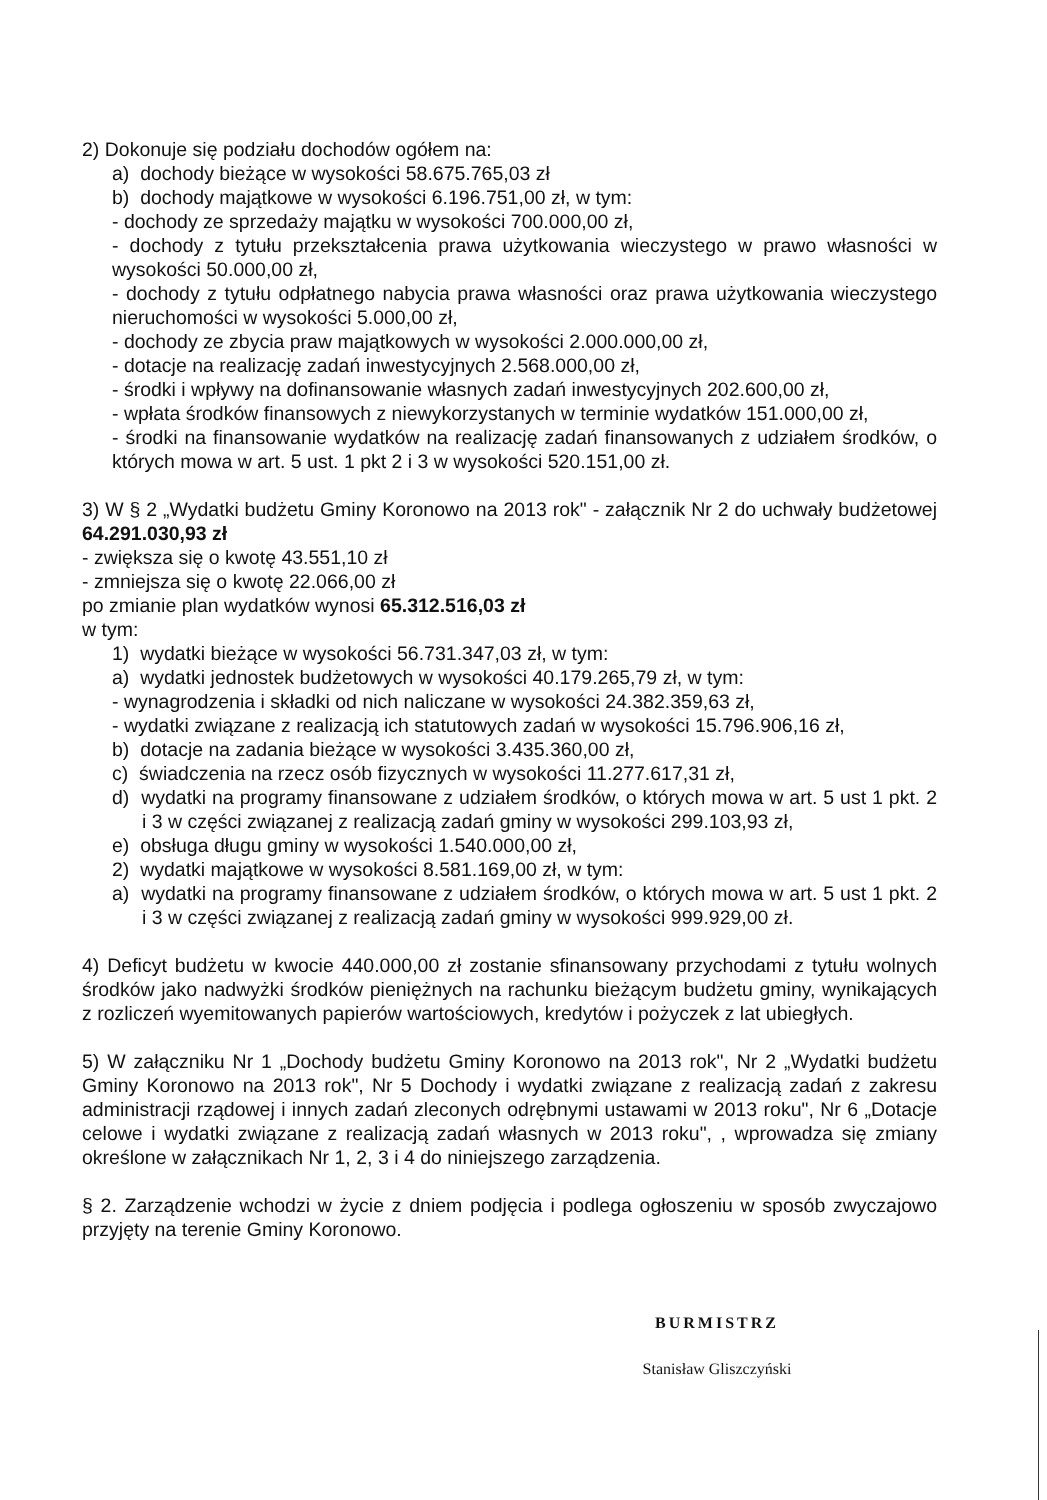2) Dokonuje się podziału dochodów ogółem na:
a) dochody bieżące w wysokości 58.675.765,03 zł
b) dochody majątkowe w wysokości 6.196.751,00 zł, w tym:
- dochody ze sprzedaży majątku w wysokości 700.000,00 zł,
- dochody z tytułu przekształcenia prawa użytkowania wieczystego w prawo własności w wysokości 50.000,00 zł,
- dochody z tytułu odpłatnego nabycia prawa własności oraz prawa użytkowania wieczystego nieruchomości w wysokości 5.000,00 zł,
- dochody ze zbycia praw majątkowych w wysokości 2.000.000,00 zł,
- dotacje na realizację zadań inwestycyjnych 2.568.000,00 zł,
- środki i wpływy na dofinansowanie własnych zadań inwestycyjnych 202.600,00 zł,
- wpłata środków finansowych z niewykorzystanych w terminie wydatków 151.000,00 zł,
- środki na finansowanie wydatków na realizację zadań finansowanych z udziałem środków, o których mowa w art. 5 ust. 1 pkt 2 i 3 w wysokości 520.151,00 zł.
3) W § 2 „Wydatki budżetu Gminy Koronowo na 2013 rok" - załącznik Nr 2 do uchwały budżetowej 64.291.030,93 zł
- zwiększa się o kwotę 43.551,10 zł
- zmniejsza się o kwotę 22.066,00 zł
po zmianie plan wydatków wynosi 65.312.516,03 zł
w tym:
1) wydatki bieżące w wysokości 56.731.347,03 zł, w tym:
a) wydatki jednostek budżetowych w wysokości 40.179.265,79 zł, w tym:
- wynagrodzenia i składki od nich naliczane w wysokości 24.382.359,63 zł,
- wydatki związane z realizacją ich statutowych zadań w wysokości 15.796.906,16 zł,
b) dotacje na zadania bieżące w wysokości 3.435.360,00 zł,
c) świadczenia na rzecz osób fizycznych w wysokości 11.277.617,31 zł,
d) wydatki na programy finansowane z udziałem środków, o których mowa w art. 5 ust 1 pkt. 2 i 3 w części związanej z realizacją zadań gminy w wysokości 299.103,93 zł,
e) obsługa długu gminy w wysokości 1.540.000,00 zł,
2) wydatki majątkowe w wysokości 8.581.169,00 zł, w tym:
a) wydatki na programy finansowane z udziałem środków, o których mowa w art. 5 ust 1 pkt. 2 i 3 w części związanej z realizacją zadań gminy w wysokości 999.929,00 zł.
4) Deficyt budżetu w kwocie 440.000,00 zł zostanie sfinansowany przychodami z tytułu wolnych środków jako nadwyżki środków pieniężnych na rachunku bieżącym budżetu gminy, wynikających z rozliczeń wyemitowanych papierów wartościowych, kredytów i pożyczek z lat ubiegłych.
5) W załączniku Nr 1 „Dochody budżetu Gminy Koronowo na 2013 rok", Nr 2 „Wydatki budżetu Gminy Koronowo na 2013 rok", Nr 5 Dochody i wydatki związane z realizacją zadań z zakresu administracji rządowej i innych zadań zleconych odrębnymi ustawami w 2013 roku", Nr 6 „Dotacje celowe i wydatki związane z realizacją zadań własnych w 2013 roku", , wprowadza się zmiany określone w załącznikach Nr 1, 2, 3 i 4 do niniejszego zarządzenia.
§ 2. Zarządzenie wchodzi w życie z dniem podjęcia i podlega ogłoszeniu w sposób zwyczajowo przyjęty na terenie Gminy Koronowo.
BURMISTRZ
Stanisław Gliszczyński